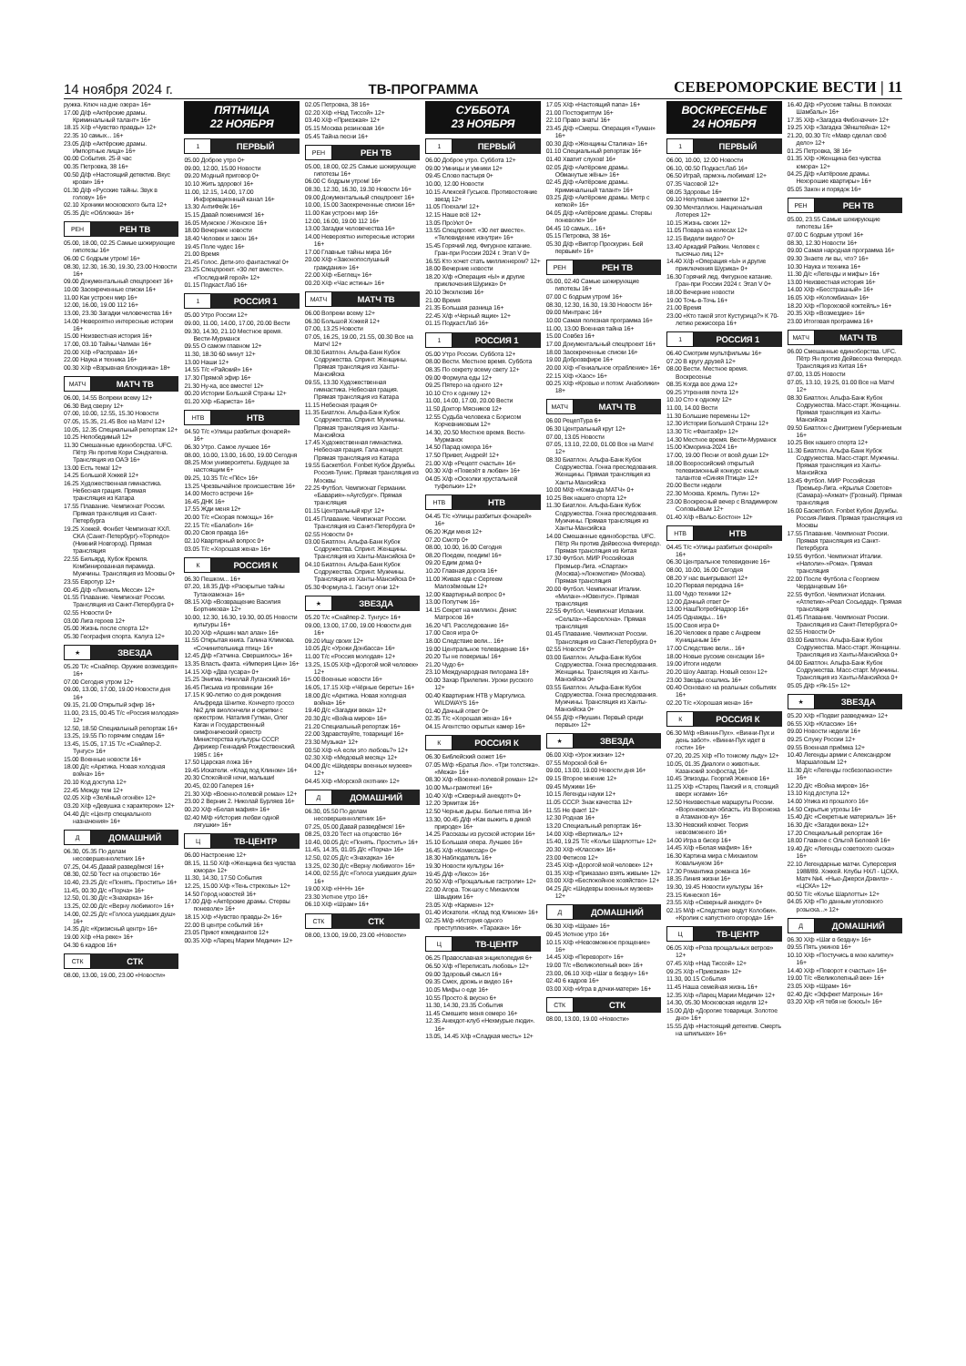14 ноября 2024 г. ТВ-ПРОГРАММА СЕВЕРОМОРСКИЕ ВЕСТИ | 11
ружка. Ключ на дне озера» 16+
17.00 Д/ф «Актёрские драмы. Криминальный талант» 16+
18.15 Х/ф «Чувство правды» 12+
22.35 10 самых... 16+
23.05 Д/ф «Актёрские драмы. Импортные лица» 16+
00.00 События. 25-й час
00.35 Петровка, 38 16+
00.50 Д/ф «Настоящий детектив. Вкус крови» 16+
01.30 Д/ф «Русские тайны. Звук в голову» 16+
02.10 Хроники московского быта 12+
05.35 Д/с «Обложка» 16+
РЕН РЕН ТВ
05.00, 18.00, 02.25 Самые шокирующие гипотезы 16+
06.00 С бодрым утром! 16+
08.30, 12.30, 16.30, 19.30, 23.00 Новости 16+
09.00 Документальный спецпроект 16+
10.00 Засекреченные списки 16+
11.00 Как устроен мир 16+
12.00, 16.00, 19.00 112 16+
13.00, 23.30 Загадки человечества 16+
14.00 Невероятно интересные истории 16+
15.00 Неизвестная история 16+
17.00, 03.10 Тайны Чапман 16+
20.00 Х/ф «Расправа» 16+
22.00 Наука и техника 16+
00.30 Х/ф «Взрывная блондинка» 18+
МАТЧ МАТЧ ТВ
06.00, 14.55 Вопреки всему 12+
06.30 Вид сверху 12+
07.00, 10.00, 12.55, 15.30 Новости
07.05, 15.35, 21.45 Все на Матч! 12+
10.05, 12.35 Специальный репортаж 12+
10.25 Непобедимый 12+
11.30 Смешанные единоборства. UFC. Пётр Ян против Кори Сэндхагена. Трансляция из ОАЭ 16+
13.00 Есть тема! 12+
14.25 Большой Хоккей 12+
16.25 Художественная гимнастика. Небесная грация. Прямая трансляция из Катара
17.55 Плавание. Чемпионат России. Прямая трансляция из Санкт-Петербурга
19.25 Хоккей. Фонбет Чемпионат КХЛ. СКА (Санкт-Петербург)-»Торпедо» (Нижний Новгород). Прямая трансляция
22.55 Бильярд. Кубок Кремля. Комбинированная пирамида. Мужчины. Трансляция из Москвы 0+
23.55 Евротур 12+
00.45 Д/ф «Лионель Месси» 12+
01.55 Плавание. Чемпионат России. Трансляция из Санкт-Петербурга 0+
02.55 Новости 0+
03.00 Лига героев 12+
05.00 Жизнь после спорта 12+
05.30 География спорта. Калуга 12+
★ ЗВЕЗДА
05.20 Т/с «Снайпер. Оружие возмездия» 16+
07.00 Сегодня утром 12+
09.00, 13.00, 17.00, 19.00 Новости дня 16+
09.15, 21.00 Открытый эфир 16+
11.00, 23.15, 00.45 Т/с «Россия молодая» 12+
12.50, 18.50 Специальный репортаж 16+
13.25, 19.55 По горячим следам 16+
13.45, 15.05, 17.15 Т/с «Снайпер-2. Тунгус» 16+
15.00 Военные новости 16+
18.00 Д/с «Арктика. Новая холодная война» 16+
20.10 Код доступа 12+
22.45 Между тем 12+
02.05 Х/ф «Зелёный огонёк» 12+
03.20 Х/ф «Девушка с характером» 12+
04.40 Д/с «Центр специального назначения» 16+
Д ДОМАШНИЙ
06.30, 05.35 По делам несовершеннолетних 16+
07.25, 04.45 Давай разведёмся! 16+
08.30, 02.50 Тест на отцовство 16+
10.40, 23.25 Д/с «Понять. Простить» 16+
11.45, 00.30 Д/с «Порча» 16+
12.50, 01.30 Д/с «Знахарка» 16+
13.25, 02.00 Д/с «Верну любимого» 16+
14.00, 02.25 Д/с «Голоса ушедших душ» 16+
14.35 Д/с «Кризисный центр» 16+
19.00 Х/ф «На реке» 16+
04.30 6 кадров 16+
СТК СТК
08.00, 13.00, 19.00, 23.00 «Новости»
ПЯТНИЦА
22 НОЯБРЯ
1 ПЕРВЫЙ
05.00 Доброе утро 0+
09.00, 12.00, 15.00 Новости
09.20 Модный приговор 0+
10.10 Жить здорово! 16+
11.00, 12.15, 14.00, 17.00 Информационный канал 16+
13.30 АнтиФейк 16+
15.15 Давай поженимся! 16+
16.05 Мужское / Женское 16+
18.00 Вечерние новости
18.40 Человек и закон 16+
19.45 Поле чудес 16+
21.00 Время
21.45 Голос. Дети-это фантастика! 0+
23.25 Спецпроект. «30 лет вместе». «Последний герой» 12+
01.15 Подкаст.Лаб 16+
1 РОССИЯ 1
05.00 Утро России 12+
09.00, 11.00, 14.00, 17.00, 20.00 Вести
09.30, 14.30, 21.10 Местное время. Вести-Мурманск
09.55 О самом главном 12+
11.30, 18.30 60 минут 12+
13.00 Наши 12+
14.55 Т/с «Райский» 16+
17.30 Прямой эфир 16+
21.30 Ну-ка, все вместе! 12+
00.20 Истории Большой Страны 12+
01.20 Х/ф «Бариста» 16+
НТВ НТВ
04.50 Т/с «Улицы разбитых фонарей» 16+
06.30 Утро. Самое лучшее 16+
08.00, 10.00, 13.00, 16.00, 19.00 Сегодня
08.25 Мои университеты. Будущее за настоящим 6+
09.25, 10.35 Т/с «Пёс» 16+
13.25 Чрезвычайное происшествие 16+
14.00 Место встречи 16+
16.45 ДНК 16+
17.55 Жди меня 12+
20.00 Т/с «Скорая помощь» 16+
22.15 Т/с «Балабол» 16+
00.20 Своя правда 16+
02.10 Квартирный вопрос 0+
03.05 Т/с «Хорошая жена» 16+
К РОССИЯ К
06.30 Пешком... 16+
07.20, 18.35 Д/ф «Раскрытые тайны Тутанхамона» 16+
08.15 Х/ф «Возвращение Василия Бортникова» 12+
10.00, 12.30, 16.30, 19.30, 00.05 Новости культуры 16+
10.20 Х/ф «Аршин мал алан» 16+
11.55 Открытая книга. Галина Климова. «Сочинительница птиц» 16+
12.45 Д/ф «Гатчина. Свершилось» 16+
13.35 Власть факта. «Империя Цин» 16+
14.15 Х/ф «Два гусара» 0+
15.25 Энигма. Николай Луганский 16+
16.45 Письма из провинции 16+
17.15 К 90-летию со дня рождения Альфреда Шнитке. Кончерто гроссо №2 для виолончели и скрипки с оркестром. Наталия Гутман, Олег Каган и Государственный симфонический оркестр Министерства культуры СССР. Дирижер Геннадий Рождественский. 1985 г. 16+
17.50 Царская ложа 16+
19.45 Искатели. «Клад под Клином» 16+
20.30 Спокойной ночи, малыши!
20.45, 02.00 Галерея 16+
21.30 Х/ф «Военно-полевой роман» 12+
23.00 2 Верник 2. Николай Бурляев 16+
00.20 Х/ф «Белая мафия» 16+
02.40 М/ф «История любви одной лягушки» 16+
Ц ТВ-ЦЕНТР
06.00 Настроение 12+
08.15, 11.50 Х/ф «Женщина без чувства юмора» 12+
11.30, 14.30, 17.50 События
12.25, 15.00 Х/ф «Тень стрекозы» 12+
14.50 Город новостей 16+
17.00 Д/ф «Актёрские драмы. Стервы поневоле» 16+
18.15 Х/ф «Чувство правды-2» 16+
22.00 В центре событий 16+
23.05 Приют комедиантов 12+
00.35 Х/ф «Ларец Марии Медичи» 12+
02.05 Петровка, 38 16+
02.20 Х/ф «Над Тиссой» 12+
03.40 Х/ф «Приезжая» 12+
05.15 Москва резиновая 16+
05.45 Тайна песни 16+
РЕН РЕН ТВ
05.00, 18.00, 02.25 Самые шокирующие гипотезы 16+
06.00 С бодрым утром! 16+
08.30, 12.30, 16.30, 19.30 Новости 16+
09.00 Документальный спецпроект 16+
10.00, 15.00 Засекреченные списки 16+
11.00 Как устроен мир 16+
12.00, 16.00, 19.00 112 16+
13.00 Загадки человечества 16+
14.00 Невероятно интересные истории 16+
17.00 Главные тайны мира 16+
20.00 Х/ф «Законопослушный гражданин» 16+
22.00 Х/ф «Беглец» 16+
00.20 Х/ф «Час истины» 16+
МАТЧ МАТЧ ТВ
06.00 Вопреки всему 12+
06.30 Большой Хоккей 12+
07.00, 13.25 Новости
07.05, 16.25, 19.00, 21.55, 00.30 Все на Матч! 12+
08.30 Биатлон. Альфа-Банк Кубок Содружества. Спринт. Женщины. Прямая трансляция из Ханты-Мансийска
09.55, 13.30 Художественная гимнастика. Небесная грация. Прямая трансляция из Катара
11.15 Небесная грация 0+
11.35 Биатлон. Альфа-Банк Кубок Содружества. Спринт. Мужчины. Прямая трансляция из Ханты-Мансийска
17.45 Художественная гимнастика. Небесная грация. Гала-концерт. Прямая трансляция из Катара
19.55 Баскетбол. Fonbet Кубок Дружбы. Россия-Тунис. Прямая трансляция из Москвы
22.25 Футбол. Чемпионат Германии. «Бавария»-»Аугсбург». Прямая трансляция
01.15 Центральный круг 12+
01.45 Плавание. Чемпионат России. Трансляция из Санкт-Петербурга 0+
02.55 Новости 0+
03.00 Биатлон. Альфа-Банк Кубок Содружества. Спринт. Женщины. Трансляция из Ханты-Мансийска 0+
04.10 Биатлон. Альфа-Банк Кубок Содружества. Спринт. Мужчины. Трансляция из Ханты-Мансийска 0+
05.30 Формула-1. Гаснут огни 12+
★ ЗВЕЗДА
05.20 Т/с «Снайпер-2. Тунгус» 16+
09.00, 13.00, 17.00, 19.00 Новости дня 16+
09.20 Ищу своих 12+
10.05 Д/с «Уроки Донбасса» 16+
11.00 Т/с «Россия молодая» 12+
13.25, 15.05 Х/ф «Дорогой мой человек» 12+
15.00 Военные новости 16+
16.05, 17.15 Х/ф «Чёрные береты» 16+
18.00 Д/с «Арктика. Новая холодная война» 16+
19.40 Д/с «Загадки века» 12+
20.30 Д/с «Война миров» 16+
21.20 Специальный репортаж 16+
22.00 Здравствуйте, товарищи! 16+
23.30 Музыка+ 12+
00.50 Х/ф «А если это любовь?» 12+
02.30 Х/ф «Медовый месяц» 12+
04.00 Д/с «Шедевры военных музеев» 12+
04.45 Х/ф «Морской охотник» 12+
Д ДОМАШНИЙ
06.30, 05.50 По делам несовершеннолетних 16+
07.25, 05.00 Давай разведёмся! 16+
08.25, 03.20 Тест на отцовство 16+
10.40, 00.05 Д/с «Понять. Простить» 16+
11.45, 14.35, 01.05 Д/с «Порча» 16+
12.50, 02.05 Д/с «Знахарка» 16+
13.25, 02.30 Д/с «Верну любимого» 16+
14.00, 02.55 Д/с «Голоса ушедших душ» 16+
19.00 Х/ф «Н+Н» 16+
23.30 Уютное утро 16+
06.10 Х/ф «Шрам» 16+
СТК СТК
08.00, 13.00, 19.00, 23.00 «Новости»
СУББОТА
23 НОЯБРЯ
1 ПЕРВЫЙ
06.00 Доброе утро. Суббота 12+
09.00 Умницы и умники 12+
09.45 Слово пастыря 0+
10.00, 12.00 Новости
10.15 Алексей Гуськов. Противостояние звезд 12+
11.05 Поехали! 12+
12.15 Наше всё 12+
13.05 ПроУют 0+
13.55 Спецпроект. «30 лет вместе». «Телевидение изнутри» 16+
15.45 Горячий лед. Фигурное катание. Гран-при России 2024 г. Этап V 0+
16.55 Кто хочет стать миллионером? 12+
18.00 Вечерние новости
18.20 Х/ф «Операция «Ы» и другие приключения Шурика» 0+
20.10 Эксклюзив 16+
21.00 Время
21.35 Большая разница 16+
22.45 Х/ф «Черный ящик» 12+
01.15 Подкаст.Лаб 16+
1 РОССИЯ 1
05.00 Утро России. Суббота 12+
08.00 Вести. Местное время. Суббота
08.35 По секрету всему свету 12+
09.00 Формула еды 12+
09.25 Пятеро на одного 12+
10.10 Сто к одному 12+
11.00, 14.00, 17.00, 20.00 Вести
11.50 Доктор Мясников 12+
12.55 Судьба человека с Борисом Корчевниковым 12+
14.30, 20.50 Местное время. Вести-Мурманск
14.50 Парад юмора 16+
17.50 Привет, Андрей! 12+
21.00 Х/ф «Рецепт счастья» 16+
00.30 Х/ф «Повезёт в любви» 16+
04.05 Х/ф «Осколки хрустальной туфельки» 12+
НТВ НТВ
04.45 Т/с «Улицы разбитых фонарей» 16+
06.20 Жди меня 12+
07.20 Смотр 0+
08.00, 10.00, 16.00 Сегодня
08.20 Поедем, поедим! 16+
09.20 Едим дома 0+
10.20 Главная дорога 16+
11.00 Живая еда с Сергеем Малозёмовым 12+
12.00 Квартирный вопрос 0+
13.00 Попутчик 16+
14.15 Секрет на миллион. Денис Матросов 16+
16.20 ЧП. Расследование 16+
17.00 Своя игра 0+
18.00 Следствие вели... 16+
19.00 Центральное телевидение 16+
20.20 Ты не поверишь! 16+
21.20 Чудо 6+
23.10 Международная пилорама 18+
00.00 Захар Прилепин. Уроки русского 12+
00.40 Квартирник НТВ у Маргулиса. WILDWAYS 16+
01.40 Дачный ответ 0+
02.35 Т/с «Хорошая жена» 16+
04.15 Агентство скрытых камер 16+
К РОССИЯ К
06.30 Библейский сюжет 16+
07.05 М/ф «Братья Лю». «Три толстяка». «Межа» 16+
08.30 Х/ф «Военно-полевой роман» 12+
10.00 Мы-грамотеи! 16+
10.40 Х/ф «Скверный анекдот» 0+
12.20 Эрмитаж 16+
12.50 Черные дыры. Белые пятна 16+
13.30, 00.45 Д/ф «Как выжить в дикой природе» 16+
14.25 Рассказы из русской истории 16+
15.10 Большая опера. Лучшее 16+
16.45 Х/ф «Комиссар» 0+
18.30 Наблюдатель 16+
19.30 Новости культуры 16+
19.45 Д/ф «Лексо» 16+
20.50 Х/ф «Прощальные гастроли» 12+
22.00 Агора. Ток-шоу с Михаилом Швыдким 16+
23.05 Х/ф «Кармен» 12+
01.40 Искатели. «Клад под Клином» 16+
02.25 М/ф «История одного преступления». «Таракан» 16+
Ц ТВ-ЦЕНТР
06.25 Православная энциклопедия 6+
06.50 Х/ф «Переписать любовь» 12+
09.00 Здоровый смысл 16+
09.35 Смех, дрожь и видео 16+
10.05 Мифы о еде 16+
10.55 Просто & вкусно 6+
11.30, 14.30, 23.35 События
11.45 Смешите меня семеро 16+
12.35 Анекдот-клуб «Нехмурые люди». 16+
13.05, 14.45 Х/ф «Сладкая месть» 12+
17.05 Х/ф «Настоящий папа» 16+
21.00 Постскриптум 16+
22.10 Право знать! 16+
23.45 Д/ф «Смерш. Операция «Туман» 16+
00.30 Д/ф «Женщины Сталина» 16+
01.10 Специальный репортаж 16+
01.40 Хватит слухов! 16+
02.05 Д/ф «Актёрские драмы. Обманутые жёны» 16+
02.45 Д/ф «Актёрские драмы. Криминальный талант» 16+
03.25 Д/ф «Актёрские драмы. Метр с кепкой» 16+
04.05 Д/ф «Актёрские драмы. Стервы поневоле» 16+
04.45 10 самых... 16+
05.15 Петровка, 38 16+
05.30 Д/ф «Виктор Проскурин. Бей первым!» 16+
РЕН РЕН ТВ
05.00, 02.40 Самые шокирующие гипотезы 16+
07.00 С бодрым утром! 16+
08.30, 12.30, 16.30, 19.30 Новости 16+
09.00 Минтранс 16+
10.00 Самая полезная программа 16+
11.00, 13.00 Военная тайна 16+
15.00 Совбез 16+
17.00 Документальный спецпроект 16+
18.00 Засекреченные списки 16+
19.00 Доброзвфире 16+
20.00 Х/ф «Гениальное ограбление» 16+
22.15 Х/ф «Хаос» 16+
00.25 Х/ф «Кровью и потом: Анаболики» 18+
МАТЧ МАТЧ ТВ
06.00 РецепТура 6+
06.30 Центральный круг 12+
07.00, 13.05 Новости
07.05, 13.10, 22.00, 01.00 Все на Матч! 12+
08.30 Биатлон. Альфа-Банк Кубок Содружества. Гонка преследования. Женщины. Прямая трансляция из Ханты-Мансийска
10.00 М/ф «Команда МАТЧ» 0+
10.25 Век нашего спорта 12+
11.30 Биатлон. Альфа-Банк Кубок Содружества. Гонка преследования. Мужчины. Прямая трансляция из Ханты-Мансийска
14.00 Смешанные единоборства. UFC. Пётр Ян против Дейвесона Фигередо. Прямая трансляция из Китая
17.30 Футбол. МИР Российская Премьер-Лига. «Спартак» (Москва)-»Локомотив» (Москва). Прямая трансляция
20.00 Футбол. Чемпионат Италии. «Милан»-»Ювентус». Прямая трансляция
22.55 Футбол. Чемпионат Испании. «Сельта»-»Барселона». Прямая трансляция
01.45 Плавание. Чемпионат России. Трансляция из Санкт-Петербурга 0+
02.55 Новости 0+
03.00 Биатлон. Альфа-Банк Кубок Содружества. Гонка преследования. Женщины. Трансляция из Ханты-Мансийска 0+
03.55 Биатлон. Альфа-Банк Кубок Содружества. Гонка преследования. Мужчины. Трансляция из Ханты-Мансийска 0+
04.55 Д/ф «Якушин. Первый среди первых» 12+
★ ЗВЕЗДА
06.00 Х/ф «Урок жизни» 12+
07.55 Морской бой 6+
09.00, 13.00, 19.00 Новости дня 16+
09.15 Второе мнение 12+
09.45 Мужики 16+
10.15 Легенды науки 12+
11.05 СССР. Знак качества 12+
11.55 Не факт! 12+
12.30 Родная 16+
13.20 Специальный репортаж 16+
14.00 Х/ф «Вертикаль» 12+
15.40, 19.25 Т/с «Колье Шарлотты» 12+
20.30 Х/ф «Классик» 16+
23.00 Фетисов 12+
23.45 Х/ф «Дорогой мой человек» 12+
01.35 Х/ф «Приказано взять живым» 12+
03.00 Х/ф «Беспокойное хозяйство» 12+
04.25 Д/с «Шедевры военных музеев» 12+
Д ДОМАШНИЙ
06.30 Х/ф «Шрам» 16+
09.45 Уютное утро 16+
10.15 Х/ф «Невозможное прощение» 16+
14.45 Х/ф «Переворот» 16+
19.00 Т/с «Великолепный век» 16+
23.00, 06.10 Х/ф «Шаг в бездну» 16+
02.40 6 кадров 16+
03.00 Х/ф «Игра в дочки-матери» 16+
СТК СТК
08.00, 13.00, 19.00 «Новости»
ВОСКРЕСЕНЬЕ
24 НОЯБРЯ
1 ПЕРВЫЙ
06.00, 10.00, 12.00 Новости
06.10, 00.50 Подкаст.Лаб 16+
06.50 Играй, гармонь любимая! 12+
07.35 Часовой 12+
08.05 Здоровье 16+
09.10 Непутевые заметки 12+
09.30 Мечталлион. Национальная Лотерея 12+
10.15 Жизнь своих 12+
11.05 Повара на колесах 12+
12.15 Видели видео? 0+
13.40 Аркадий Райкин. Человек с тысячью лиц 12+
14.40 Х/ф «Операция «Ы» и другие приключения Шурика» 0+
16.30 Горячий лед. Фигурное катание. Гран-при России 2024 г. Этап V 0+
18.00 Вечерние новости
19.00 Точь-в-Точь 16+
21.00 Время
23.00 «Кто такой этот Кустурица?» К 70-летию режиссера 16+
1 РОССИЯ 1
06.40 Смотрим мультфильмы 16+
07.20 В кругу друзей 12+
08.00 Вести. Местное время. Воскресенье
08.35 Когда все дома 12+
09.25 Утренняя почта 12+
10.10 Сто к одному 12+
11.00, 14.00 Вести
11.30 Большие перемены 12+
12.30 Истории Большой Страны 12+
13.30 Т/с «Фантазёр» 12+
14.30 Местное время. Вести-Мурманск
15.00 Юморина-2024 16+
17.00, 19.00 Песни от всей души 12+
18.00 Всероссийский открытый телевизионный конкурс юных талантов «Синяя Птица» 12+
20.00 Вести недели
22.30 Москва. Кремль. Путин 12+
23.00 Воскресный вечер с Владимиром Соловьёвым 12+
01.40 Х/ф «Вальс-Бостон» 12+
НТВ НТВ
04.45 Т/с «Улицы разбитых фонарей» 16+
06.30 Центральное телевидение 16+
08.00, 10.00, 16.00 Сегодня
08.20 У нас выигрывают! 12+
10.20 Первая передача 16+
11.00 Чудо техники 12+
12.00 Дачный ответ 0+
13.00 НашПотребНадзор 16+
14.05 Однажды... 16+
15.00 Своя игра 0+
16.20 Человек в праве с Андреем Куницыным 16+
17.00 Следствие вели... 16+
18.00 Новые русские сенсации 16+
19.00 Итоги недели
20.20 Шоу Аватар. Новый сезон 12+
23.00 Звезды сошлись 16+
00.40 Основано на реальных событиях 16+
02.20 Т/с «Хорошая жена» 16+
К РОССИЯ К
06.30 М/ф «Винни-Пух». «Винни-Пух и день забот». «Винни-Пух идет в гости» 16+
07.20, 20.25 Х/ф «По тонкому льду» 12+
10.05, 01.35 Диалоги о животных. Казанский зоофостад 16+
10.45 Эпизоды. Георгий Жженов 16+
11.25 Х/ф «Старец Паисий и я, стоящий вверх ногами» 16+
12.50 Неизвестные маршруты России. «Воронежская область. Из Воронежа в Атаманов-ку» 16+
13.30 Невский ковчег. Теория невозможного 16+
14.00 Игра в бисер 16+
14.45 Х/ф «Белая мафия» 16+
16.30 Картина мира с Михаилом Ковальчуком 16+
17.30 Романтика романса 16+
18.35 Линия жизни 16+
19.30, 19.45 Новости культуры 16+
23.15 Кинескоп 16+
23.55 Х/ф «Скверный анекдот» 0+
02.15 М/ф «Следствие ведут Колобки». «Кролик с капустного огорода» 16+
Ц ТВ-ЦЕНТР
06.05 Х/ф «Роза прощальных ветров» 12+
07.45 Х/ф «Над Тиссой» 12+
09.25 Х/ф «Приезжая» 12+
11.30, 00.15 События
11.45 Наша семейная жизнь 16+
12.35 Х/ф «Ларец Марии Медичи» 12+
14.30, 05.30 Московская неделя 12+
15.00 Д/ф «Дорогие товарищи. Золотое дно» 16+
15.55 Д/ф «Настоящий детектив. Смерть на шпильках» 16+
16.40 Д/ф «Русские тайны. В поисках Шамбалы» 16+
17.35 Х/ф «Загадка Фибоначчи» 12+
19.25 Х/ф «Загадка Эйнштейна» 12+
21.20, 00.30 Т/с «Мавр сделал своё дело» 12+
01.25 Петровка, 38 16+
01.35 Х/ф «Женщина без чувства юмора» 12+
04.25 Д/ф «Актёрские драмы. Нехорошие квартиры» 16+
05.05 Закон и порядок 16+
РЕН РЕН ТВ
05.00, 23.55 Самые шокирующие гипотезы 16+
07.00 С бодрым утром! 16+
08.30, 12.30 Новости 16+
09.00 Самая народная программа 16+
09.30 Знаете ли вы, что? 16+
10.30 Наука и техника 16+
11.30 Д/с «Легенды и мифы» 16+
13.00 Неизвестная история 16+
14.00 Х/ф «Бесстрашный» 16+
16.05 Х/ф «Коломбиана» 16+
18.20 Х/ф «Пороховой коктейль» 16+
20.35 Х/ф «Возмездие» 16+
23.00 Итоговая программа 16+
МАТЧ МАТЧ ТВ
06.00 Смешанные единоборства. UFC. Пётр Ян против Дейвесона Фигередо. Трансляция из Китая 16+
07.00, 13.05 Новости
07.05, 13.10, 19.25, 01.00 Все на Матч! 12+
08.30 Биатлон. Альфа-Банк Кубок Содружества. Масс-старт. Женщины. Прямая трансляция из Ханты-Мансийска
09.50 Биатлон с Дмитрием Губерниевым 16+
10.25 Век нашего спорта 12+
11.30 Биатлон. Альфа-Банк Кубок Содружества. Масс-старт. Мужчины. Прямая трансляция из Ханты-Мансийска
13.45 Футбол. МИР Российская Премьер-Лига. «Крылья Советов» (Самара)-»Ахмат» (Грозный). Прямая трансляция
16.00 Баскетбол. Fonbet Кубок Дружбы. Россия-Ливия. Прямая трансляция из Москвы
17.55 Плавание. Чемпионат России. Прямая трансляция из Санкт-Петербурга
19.55 Футбол. Чемпионат Италии. «Наполи»-»Рома». Прямая трансляция
22.00 После Футбола с Георгием Черданцевым 16+
22.55 Футбол. Чемпионат Испании. «Атлетик»-»Реал Сосьедад». Прямая трансляция
01.45 Плавание. Чемпионат России. Трансляция из Санкт-Петербурга 0+
02.55 Новости 0+
03.00 Биатлон. Альфа-Банк Кубок Содружества. Масс-старт. Женщины. Трансляция из Ханты-Мансийска 0+
04.00 Биатлон. Альфа-Банк Кубок Содружества. Масс-старт. Мужчины. Трансляция из Ханты-Мансийска 0+
05.05 Д/ф «Як-15» 12+
★ ЗВЕЗДА
05.20 Х/ф «Подвиг разведчика» 12+
06.55 Х/ф «Классик» 16+
09.00 Новости недели 16+
09.25 Служу России 12+
09.55 Военная приёмка 12+
10.40 Легенды армии с Александром Маршаловым 12+
11.30 Д/с «Легенды госбезопасности» 16+
12.20 Д/с «Война миров» 16+
13.10 Код доступа 12+
14.00 Улика из прошлого 16+
14.50 Скрытые угрозы 16+
15.40 Д/с «Секретные материалы» 16+
16.30 Д/с «Загадки века» 12+
17.20 Специальный репортаж 16+
18.00 Главное с Ольгой Беловой 16+
19.40 Д/с «Легенды советского сыска» 16+
22.10 Легендарные матчи. Суперсерия 1988/89. Хоккей. Клубы НХЛ - ЦСКА. Матч №4. «Нью-Джерси Дэвилз» - «ЦСКА» 12+
00.50 Т/с «Колье Шарлотты» 12+
04.05 Х/ф «По данным уголовного розыска...» 12+
Д ДОМАШНИЙ
06.30 Х/ф «Шаг в бездну» 16+
09.55 Пять ужинов 16+
10.10 Х/ф «Постучись в мою калитку» 16+
14.40 Х/ф «Поворот к счастью» 16+
19.00 Т/с «Великолепный век» 16+
23.05 Х/ф «Шрам» 16+
02.40 Д/с «Эффект Матроны» 16+
03.20 Х/ф «Я тебя не боюсь!» 16+